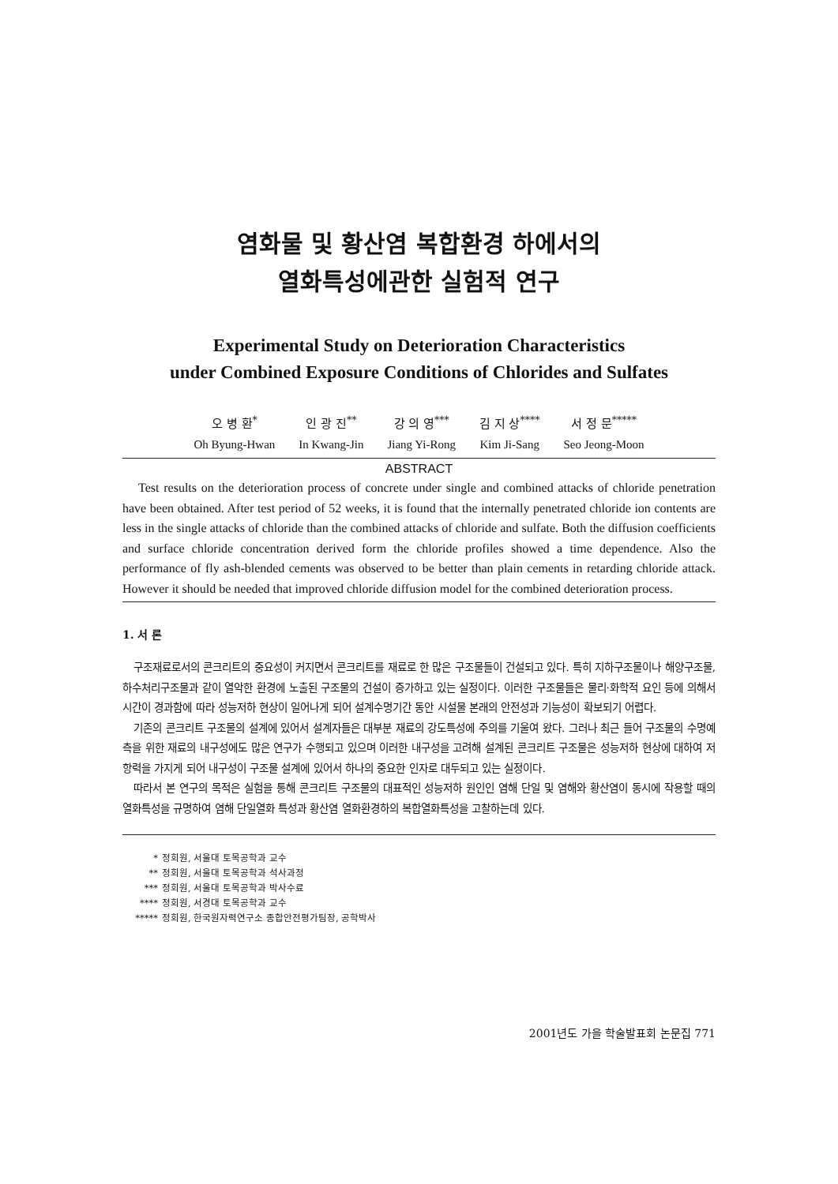염화물 및 황산염 복합환경 하에서의
열화특성에관한 실험적 연구
Experimental Study on Deterioration Characteristics
under Combined Exposure Conditions of Chlorides and Sulfates
오 병 환<sup>*</sup>
Oh Byung-Hwan
인 광 진<sup>**</sup>
In Kwang-Jin
강 의 영<sup>***</sup>
Jiang Yi-Rong
김 지 상<sup>****</sup>
Kim Ji-Sang
서 정 문<sup>*****</sup>
Seo Jeong-Moon
ABSTRACT
Test results on the deterioration process of concrete under single and combined attacks of chloride penetration have been obtained. After test period of 52 weeks, it is found that the internally penetrated chloride ion contents are less in the single attacks of chloride than the combined attacks of chloride and sulfate. Both the diffusion coefficients and surface chloride concentration derived form the chloride profiles showed a time dependence. Also the performance of fly ash-blended cements was observed to be better than plain cements in retarding chloride attack. However it should be needed that improved chloride diffusion model for the combined deterioration process.
1. 서 론
구조재료로서의 콘크리트의 중요성이 커지면서 콘크리트를 재료로 한 많은 구조물들이 건설되고 있다. 특히 지하구조물이나 해양구조물, 하수처리구조물과 같이 열악한 환경에 노출된 구조물의 건설이 증가하고 있는 실정이다. 이러한 구조물들은 물리·화학적 요인 등에 의해서 시간이 경과함에 따라 성능저하 현상이 일어나게 되어 설계수명기간 동안 시설물 본래의 안전성과 기능성이 확보되기 어렵다.
기존의 콘크리트 구조물의 설계에 있어서 설계자들은 대부분 재료의 강도특성에 주의를 기울여 왔다. 그러나 최근 들어 구조물의 수명예측을 위한 재료의 내구성에도 많은 연구가 수행되고 있으며 이러한 내구성을 고려해 설계된 콘크리트 구조물은 성능저하 현상에 대하여 저항력을 가지게 되어 내구성이 구조물 설계에 있어서 하나의 중요한 인자로 대두되고 있는 실정이다.
따라서 본 연구의 목적은 실험을 통해 콘크리트 구조물의 대표적인 성능저하 원인인 염해 단일 및 염해와 황산염이 동시에 작용할 때의 열화특성을 규명하여 염해 단일열화 특성과 황산염 열화환경하의 복합열화특성을 고찰하는데 있다.
* 정회원, 서울대 토목공학과 교수
** 정회원, 서울대 토목공학과 석사과정
*** 정회원, 서울대 토목공학과 박사수료
**** 정회원, 서경대 토목공학과 교수
***** 정회원, 한국원자력연구소 종합안전평가팀장, 공학박사
2001년도 가을 학술발표회 논문집 771